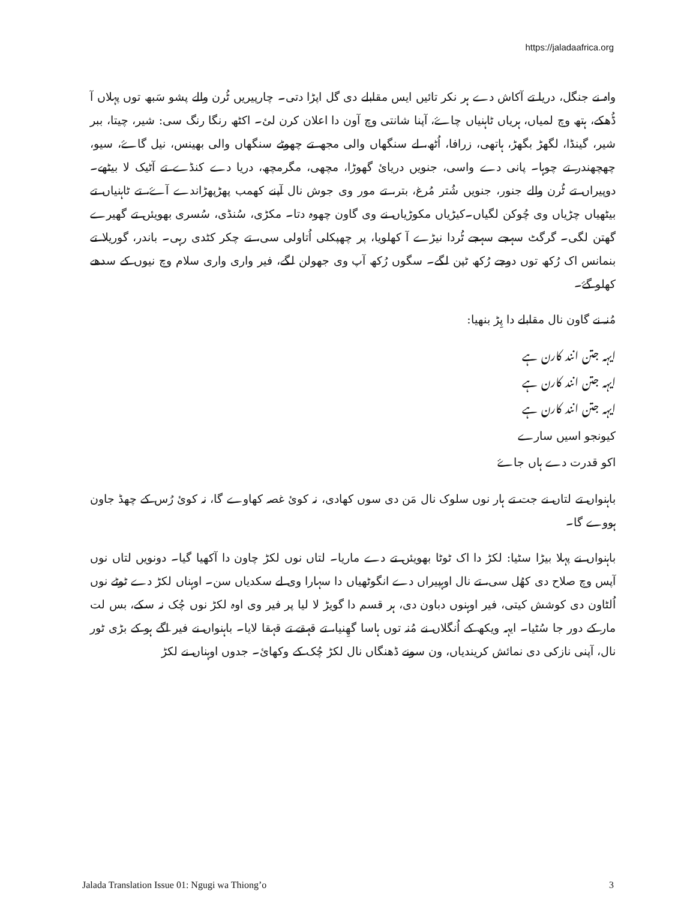https://jaladaafrica.org
واہ نے جنگل، دریا تے آکاش دے ہر نکر تائیں ایس مقابلے دی گل اپڑا دتی۔ چارپیریں ٹُرن والے پشو سَبھ توں پہلاں آ ڈُھکے، ہتھ وچ لمیاں، ہریاں ٹاہنیاں چاۓ، آپنا شانتی وچ آون دا اعلان کرن لئ۔ اکٹھ رنگا رنگ سی: شیر، چیتا، ببر شیر، گینڈا، لگھڑ بگھڑ، ہاتھی، زرافا، اُٹھ، لے سنگھاں والی مجھ تے چھوٹے سنگھاں والی بھینس، نیل گاۓ، سیو، چھچھندر تے چوہا۔ پانی دے واسی، جنویں دریائ گھوڑا، مچھی، مگرمچھ، دریا دے کنڈے تے آٹیک لا بیٹھے۔ دوپیراں تے ٹُرن والے جنور، جنویں شُتر مُرغ، بتر، تے مور وی جوش نال آپنے کھمب پھڑپھڑاندے آۓ، تے ٹاہنیاں تے بیٹھیاں چڑیاں وی چُوکن لگیاں۔کیڑیاں مکوڑیاں نے وی گاون چھوہ دتا۔ مکڑی، سُنڈی، سُسری بھویئں تے گھیرے گھتن لگی۔ گرگٹ سہجے سہجے ٹُردا نیڑے آ کھلویا، پر چھپکلی اُتاولی سی، تے چکر کٹدی رہی۔ باندر، گوریلا تے بنمانس اک رُکھ توں دوجے رُکھ ٹپن لگے۔ سگوں رُکھ آپ وی جھولن لگے، فیر واری واری سلام وچ نیوں کے سدھے کھلو گۓ۔
مُنہ نے گاون نال مقابلے دا پِڑ بنھیا:
ایہہ جتن انند کارن ہے
ایہہ جتن انند کارن ہے
ایہہ جتن انند کارن ہے
کیونجو اسیں سارے
اکو قدرت دے ہاں جاۓ
باہنواں تے لتاں نے جت تے ہار نوں سلوک نال مَن دی سوں کھادی، نہ کوئ غصہ کھاوے گا، نہ کوئ رُس کے چھڈ جاون ہووے گا۔
باہنواں نے پہلا بیڑا سٹیا: لکڑ دا اک ٹوٹا بھویئں تے دے ماریا۔ لتاں نوں لکڑ چاون دا آکھیا گیا۔ دونویں لتاں نوں آپس وچ صلاح دی کھُل سی، تے نال اوہپیراں دے انگوٹھیاں دا سہارا وی لے سکدیاں سن۔ اوہناں لکڑ دے ٹوٹے نوں اُلٹاون دی کوشش کیتی، فیر اوہنوں دباون دی، ہر قسم دا گویڑ لا لیا پر فیر وی اوہ لکڑ نوں چُک نہ سکے، بس لت مار کے دور جا سُٹیا۔ ایہہ ویکھ کے اُنگلاں نے مُنہ توں ہاسا گھِنیا، تے قہقے تے قہقا لایا۔ باہنواں نے فیر اگے ہو کے بڑی ٹور نال، آپنی نازکی دی نمائش کریندیاں، ون سونے ڈھنگاں نال لکڑ چُک کے وکھائ۔ جدوں اوہناں نے لکڑ
Jalada Translation Issue 01: Ngugi wa Thiong’o 3